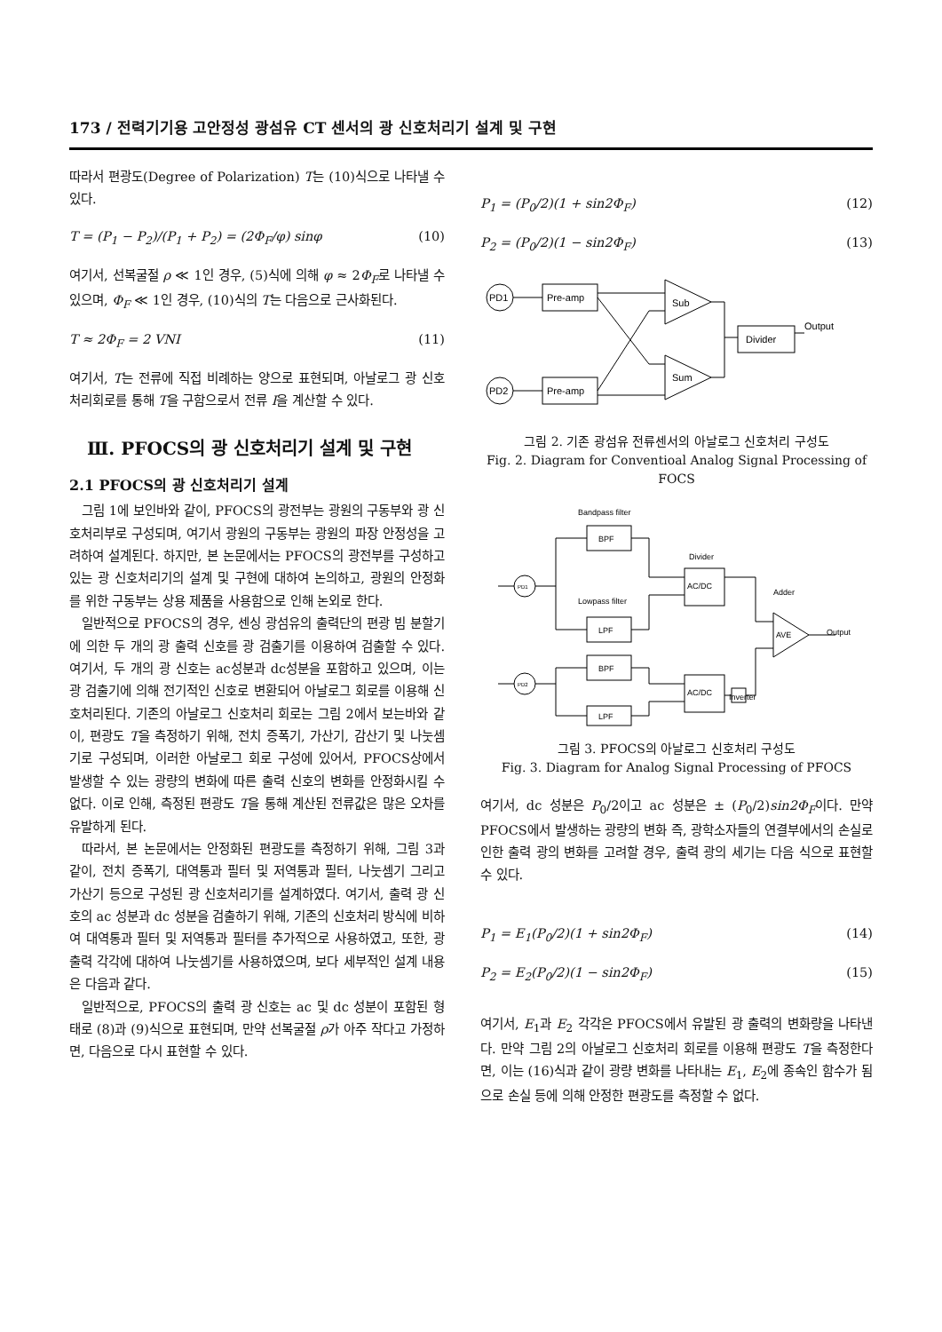173 / 전력기기용 고안정성 광섬유 CT 센서의 광 신호처리기 설계 및 구현
따라서 편광도(Degree of Polarization) T는 (10)식으로 나타낼 수 있다.
T = (P<sub>1</sub> − P<sub>2</sub>)/(P<sub>1</sub> + P<sub>2</sub>) = (2Φ<sub>F</sub>/φ) sinφ (10)
여기서, 선복굴절 ρ ≪ 1인 경우, (5)식에 의해 φ ≈ 2Φ<sub>F</sub>로 나타낼 수 있으며, Φ<sub>F</sub> ≪ 1인 경우, (10)식의 T는 다음으로 근사화된다.
T ≈ 2Φ<sub>F</sub> = 2 VNI (11)
여기서, T는 전류에 직접 비례하는 양으로 표현되며, 아날로그 광 신호처리회로를 통해 T을 구함으로서 전류 I을 계산할 수 있다.
Ⅲ. PFOCS의 광 신호처리기 설계 및 구현
2.1 PFOCS의 광 신호처리기 설계
그림 1에 보인바와 같이, PFOCS의 광전부는 광원의 구동부와 광 신호처리부로 구성되며, 여기서 광원의 구동부는 광원의 파장 안정성을 고려하여 설계된다. 하지만, 본 논문에서는 PFOCS의 광전부를 구성하고 있는 광 신호처리기의 설계 및 구현에 대하여 논의하고, 광원의 안정화를 위한 구동부는 상용 제품을 사용함으로 인해 논외로 한다.
일반적으로 PFOCS의 경우, 센싱 광섬유의 출력단의 편광 빔 분할기에 의한 두 개의 광 출력 신호를 광 검출기를 이용하여 검출할 수 있다. 여기서, 두 개의 광 신호는 ac성분과 dc성분을 포함하고 있으며, 이는 광 검출기에 의해 전기적인 신호로 변환되어 아날로그 회로를 이용해 신호처리된다. 기존의 아날로그 신호처리 회로는 그림 2에서 보는바와 같이, 편광도 T을 측정하기 위해, 전치 증폭기, 가산기, 감산기 및 나눗셈기로 구성되며, 이러한 아날로그 회로 구성에 있어서, PFOCS상에서 발생할 수 있는 광량의 변화에 따른 출력 신호의 변화를 안정화시킬 수 없다. 이로 인해, 측정된 편광도 T을 통해 계산된 전류값은 많은 오차를 유발하게 된다.
따라서, 본 논문에서는 안정화된 편광도를 측정하기 위해, 그림 3과 같이, 전치 증폭기, 대역통과 필터 및 저역통과 필터, 나눗셈기 그리고 가산기 등으로 구성된 광 신호처리기를 설계하였다. 여기서, 출력 광 신호의 ac 성분과 dc 성분을 검출하기 위해, 기존의 신호처리 방식에 비하여 대역통과 필터 및 저역통과 필터를 추가적으로 사용하였고, 또한, 광 출력 각각에 대하여 나눗셈기를 사용하였으며, 보다 세부적인 설계 내용은 다음과 같다.
일반적으로, PFOCS의 출력 광 신호는 ac 및 dc 성분이 포함된 형태로 (8)과 (9)식으로 표현되며, 만약 선복굴절 ρ가 아주 작다고 가정하면, 다음으로 다시 표현할 수 있다.
P<sub>1</sub> = (P<sub>0</sub>/2)(1 + sin2Φ<sub>F</sub>) (12)
P<sub>2</sub> = (P<sub>0</sub>/2)(1 − sin2Φ<sub>F</sub>) (13)
PD1
PD2
Pre-amp
Pre-amp
Sub
Sum
Divider
Output
그림 2. 기존 광섬유 전류센서의 아날로그 신호처리 구성도
Fig. 2. Diagram for Conventioal Analog Signal Processing of FOCS
Bandpass filter
Divider
Lowpass filter
Adder
Output
Inverter
PD1
PD2
BPF
LPF
BPF
LPF
AC/DC
AC/DC
AVE
그림 3. PFOCS의 아날로그 신호처리 구성도
Fig. 3. Diagram for Analog Signal Processing of PFOCS
여기서, dc 성분은 P<sub>0</sub>/2이고 ac 성분은 ± (P<sub>0</sub>/2)sin2Φ<sub>F</sub>이다. 만약 PFOCS에서 발생하는 광량의 변화 즉, 광학소자들의 연결부에서의 손실로 인한 출력 광의 변화를 고려할 경우, 출력 광의 세기는 다음 식으로 표현할 수 있다.
P<sub>1</sub> = E<sub>1</sub>(P<sub>0</sub>/2)(1 + sin2Φ<sub>F</sub>) (14)
P<sub>2</sub> = E<sub>2</sub>(P<sub>0</sub>/2)(1 − sin2Φ<sub>F</sub>) (15)
여기서, E<sub>1</sub>과 E<sub>2</sub> 각각은 PFOCS에서 유발된 광 출력의 변화량을 나타낸다. 만약 그림 2의 아날로그 신호처리 회로를 이용해 편광도 T을 측정한다면, 이는 (16)식과 같이 광량 변화를 나타내는 E<sub>1</sub>, E<sub>2</sub>에 종속인 함수가 됨으로 손실 등에 의해 안정한 편광도를 측정할 수 없다.